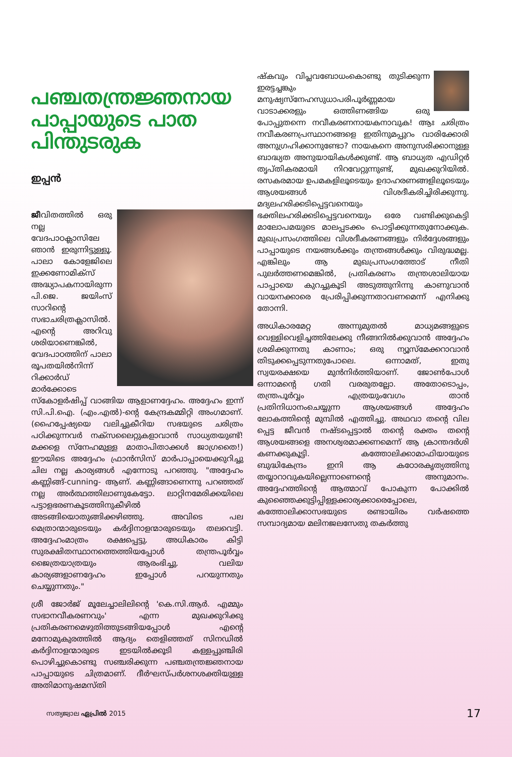പഞ്ചതന്ത്രജ്ഞനായ പാപ്പായുടെ പാത പിന്തുടരുക
ഇപ്പൻ
ജീവിതത്തിൽ ഒരു നല്ല വേദപാഠക്ലാസിലേ ഞാൻ ഇരുന്നിട്ടുള്ളൂ. പാലാ കോളേജിലെ ഇക്കണോമിക്സ് അദ്ധ്യാപകനായിരുന്ന പി.ജെ. ജയിംസ് സാറിന്റെ സഭാചരിത്രക്ലാസിൽ. എന്റെ അറിവു ശരിയാണെങ്കിൽ, വേദപാഠത്തിന് പാലാ രൂപതയിൽനിന്ന് റിക്കാർഡ് മാർക്കോടെ സ്കോളർഷിപ്പ് വാങ്ങിയ ആളാണദ്ദേഹം. അദ്ദേഹം ഇന്ന് സി.പി.ഐ. (എം.എൽ)-ന്റെ കേന്ദ്രകമ്മിറ്റി അംഗമാണ്. (ഹൈപ്പേഷ്യയെ വലിച്ചുകീറിയ സഭയുടെ ചരിത്രം പഠിക്കുന്നവർ നക്സലൈറ്റുകളാവാൻ സാധ്യതയുണ്ട്! മക്കളെ സ്നേഹമുള്ള മാതാപിതാക്കൾ ജാഗ്രതൈ!) ഈയിടെ അദ്ദേഹം ഫ്രാൻസിസ് മാർപാപ്പായെക്കുറിച്ചു ചില നല്ല കാര്യങ്ങൾ എന്നോടു പറഞ്ഞു. "അദ്ദേഹം കണ്ണിങ്ങ്-cunning- ആണ്. കണ്ണിങ്ങാണെന്നു പറഞ്ഞത് നല്ല അർത്ഥത്തിലാണുകേട്ടോ. ലാറ്റിനമേരിക്കയിലെ പട്ടാളഭരണകൂടത്തിനുകീഴിൽ അടങ്ങിയൊതുങ്ങിക്കഴിഞ്ഞു. അവിടെ പല മെത്രാന്മാരുടെയും കർദ്ദിനാളന്മാരുടെയും തലവെട്ടി. അദ്ദേഹംമാത്രം രക്ഷപ്പെട്ടു. അധികാരം കിട്ടി സുരക്ഷിതസ്ഥാനത്തെത്തിയപ്പോൾ തന്ത്രപൂർവ്വം ജൈത്രയാത്രയും ആരംഭിച്ചു. വലിയ കാര്യങ്ങളാണദ്ദേഹം ഇപ്പോൾ പറയുന്നതും ചെയ്യുന്നതും."
ശ്രീ ജോർജ് മൂലേച്ചാലിലിന്റെ 'കെ.സി.ആർ. എമ്മും സഭാനവീകരണവും' എന്ന മുഖക്കുറിക്കു പ്രതികരണമെഴുതിത്തുടങ്ങിയപ്പോൾ എന്റെ മനോമുകുരത്തിൽ ആദ്യം തെളിഞ്ഞത് സിനഡിൽ കർദ്ദിനാളന്മാരുടെ ഇടയിൽക്കൂടി കള്ളപ്പുഞ്ചിരി പൊഴിച്ചുകൊണ്ടു സഞ്ചരിക്കുന്ന പഞ്ചതന്ത്രജ്ഞനായ പാപ്പായുടെ ചിത്രമാണ്. ദീർഘസ്പർശനശക്തിയുള്ള അതിമാനുഷമസ്തി
ഷ്കവും വിപ്ലവബോധംകൊണ്ടു തുടിക്കുന്ന ഇരട്ടച്ചങ്കും മനുഷ്യസ്നേഹസുധാപരിപൂർണ്ണമായ വാടാക്കരളും ഒത്തിണങ്ങിയ ഒരു പോപ്പുതന്നെ നവീകരണനായകനാവുക! ആഃ ചരിത്രം നവീകരണപ്രസ്ഥാനങ്ങളെ ഇതിനുമപ്പുറം വാരിക്കോരി അനുഗ്രഹിക്കാനുണ്ടോ? നായകനെ അനുസരിക്കാനുള്ള ബാദ്ധ്യത അനുയായികൾക്കുണ്ട്. ആ ബാധ്യത എഡിറ്റർ തൃപ്തികരമായി നിറവേറ്റുന്നുണ്ട്, മുഖക്കുറിയിൽ. രസകരമായ ഉപമകളിലൂടെയും ഉദാഹരണങ്ങളിലൂടെയും ആശയങ്ങൾ വിശദീകരിച്ചിരിക്കുന്നു. മദ്യലഹരിക്കടിപ്പെട്ടവനെയും ഭക്തിലഹരിക്കടിപ്പെട്ടവനെയും ഒരേ വണ്ടിക്കുകെട്ടി മാലോപമയുടെ മാലപ്പടക്കം പൊട്ടിക്കുന്നതുനോക്കുക. മുഖപ്രസംഗത്തിലെ വിശദീകരണങ്ങളും നിർദ്ദേശങ്ങളും പാപ്പായുടെ നയങ്ങൾക്കും തന്ത്രങ്ങൾക്കും വിരുദ്ധമല്ല. എങ്കിലും ആ മുഖപ്രസംഗത്തോട് നീതി പുലർത്തണമെങ്കിൽ, പ്രതികരണം തന്ത്രശാലിയായ പാപ്പായെ കുറച്ചുകൂടി അടുത്തുനിന്നു കാണുവാൻ വായനക്കാരെ പ്രേരിപ്പിക്കുന്നതാവണമെന്ന് എനിക്കു തോന്നി.
അധികാരമേറ്റ അന്നുമുതൽ മാധ്യമങ്ങളുടെ വെള്ളിവെളിച്ചത്തിലേക്കു നീങ്ങനിൽക്കുവാൻ അദ്ദേഹം ശ്രമിക്കുന്നതു കാണാം; ഒരു ന്യൂസ്മേക്കറാവാൻ തിടുക്കപ്പെടുന്നതുപോലെ. ഒന്നാമത്, ഇതു സ്വയരക്ഷയെ മുൻനിർത്തിയാണ്. ജോൺപോൾ ഒന്നാമന്റെ ഗതി വരരുതല്ലോ. അതോടൊപ്പം, തന്ത്രപൂർവ്വം എത്രയുംവേഗം താൻ പ്രതിനിധാനംചെയ്യുന്ന ആശയങ്ങൾ അദ്ദേഹം ലോകത്തിന്റെ മുമ്പിൽ എത്തിച്ചു. അഥവാ തന്റെ വില പ്പെട്ട ജീവൻ നഷ്ടപ്പെട്ടാൽ തന്റെ രക്തം തന്റെ ആശയങ്ങളെ അനശ്വരമാക്കണമെന്ന് ആ ക്രാന്തദർശി കണക്കുകൂട്ടി. കത്തോലിക്കാമാഫിയായുടെ ബുദ്ധികേന്ദ്രം ഇനി ആ കഠോരകൃത്യത്തിനു തയ്യാറാവുകയില്ലെന്നാണെന്റെ അനുമാനം. അദ്ദേഹത്തിന്റെ ആത്മാവ് പോകുന്ന പോക്കിൽ കുഞ്ഞൈക്കുട്ടിപ്പിള്ളക്കാര്യക്കാരെപ്പോലെ, കത്തോലിക്കാസഭയുടെ രണ്ടായിരം വർഷത്തെ സമ്പാദ്യമായ മലിനജലസേതു തകർത്തു
സത്യജ്വാല ഏപ്രിൽ 2015 17